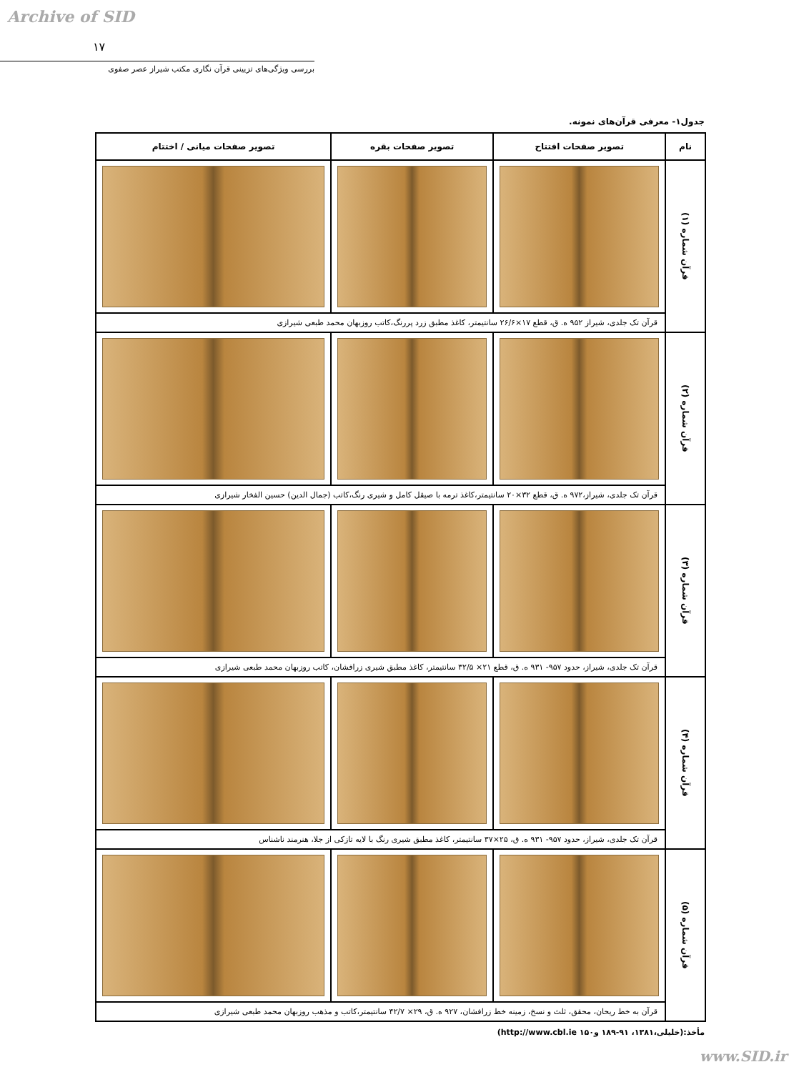Archive of SID
۱۷
بررسی ویژگی‌های تزیینی قرآن نگاری مکتب شیراز عصر صفوی
جدول۱- معرفی قرآن‌های نمونه.
| نام | تصویر صفحات افتتاح | تصویر صفحات بقره | تصویر صفحات میانی / اختتام |
| --- | --- | --- | --- |
| قرآن شماره (۱) | | | |
| | قرآن تک جلدی، شیراز ۹۵۲ ه. ق، قطع ۱۷×۲۶/۶ سانتیمتر، کاغذ مطبق زرد پررنگ،کاتب روزبهان محمد طبعی شیرازی | | |
| قرآن شماره (۲) | | | |
| | قرآن تک جلدی، شیراز،۹۷۲ ه. ق، قطع ۳۲×۲۰ سانتیمتر،کاغذ ترمه با صیقل کامل و شیری رنگ،کاتب (جمال الدین) حسین الفخار شیرازی | | |
| قرآن شماره (۳) | | | |
| | قرآن تک جلدی، شیراز، حدود ۹۵۷- ۹۳۱ ه. ق، قطع ۲۱× ۳۲/۵ سانتیمتر، کاغذ مطبق شیری زرافشان، کاتب روزبهان محمد طبعی شیرازی | | |
| قرآن شماره (۴) | | | |
| | قرآن تک جلدی، شیراز، حدود ۹۵۷- ۹۳۱ ه. ق، ۲۵×۳۷ سانتیمتر، کاغذ مطبق شیری رنگ با لایه تازکی از جلا، هنرمند ناشناس | | |
| قرآن شماره (۵) | | | |
| | قرآن به خط ریحان، محقق، ثلث و نسخ، زمینه خط زرافشان، ۹۲۷ ه. ق، ۲۹× ۴۲/۷ سانتیمتر،کاتب و مذهب روزبهان محمد طبعی شیرازی | | |
مأخذ:(خلیلی،۱۳۸۱، ۹۱-۱۸۹ و۱۵۰ http://www.cbl.ie)
www.SID.ir